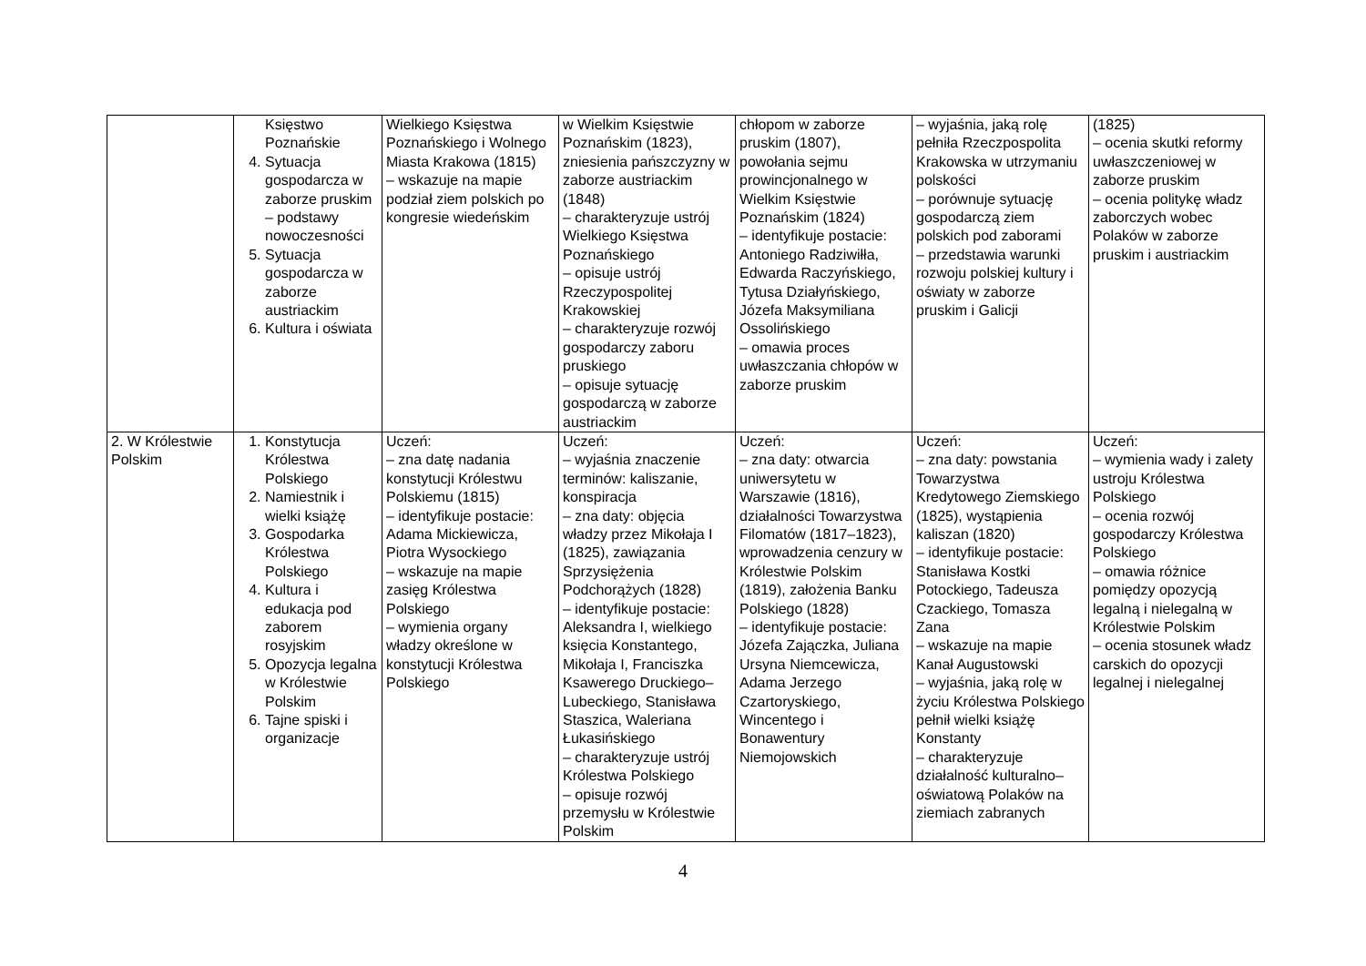| | Księstwo Poznańskie 4. Sytuacja gospodarcza w zaborze pruskim – podstawy nowoczesności 5. Sytuacja gospodarcza w zaborze austriackim 6. Kultura i oświata | Wielkiego Księstwa Poznańskiego i Wolnego Miasta Krakowa (1815) – wskazuje na mapie podział ziem polskich po kongresie wiedeńskim | w Wielkim Księstwie Poznańskim (1823), zniesienia pańszczyzny w zaborze austriackim (1848) – charakteryzuje ustrój Wielkiego Księstwa Poznańskiego – opisuje ustrój Rzeczypospolitej Krakowskiej – charakteryzuje rozwój gospodarczy zaboru pruskiego – opisuje sytuację gospodarczą w zaborze austriackim | chłopom w zaborze pruskim (1807), powołania sejmu prowincjonalnego w Wielkim Księstwie Poznańskim (1824) – identyfikuje postacie: Antoniego Radziwiłła, Edwarda Raczyńskiego, Tytusa Działyńskiego, Józefa Maksymiliana Ossolińskiego – omawia proces uwłaszczania chłopów w zaborze pruskim | – wyjaśnia, jaką rolę pełniła Rzeczpospolita Krakowska w utrzymaniu polskości – porównuje sytuację gospodarczą ziem polskich pod zaborami – przedstawia warunki rozwoju polskiej kultury i oświaty w zaborze pruskim i Galicji | (1825) – ocenia skutki reformy uwłaszczeniowej w zaborze pruskim – ocenia politykę władz zaborczych wobec Polaków w zaborze pruskim i austriackim |
| 2. W Królestwie Polskim | 1. Konstytucja Królestwa Polskiego 2. Namiestnik i wielki książę 3. Gospodarka Królestwa Polskiego 4. Kultura i edukacja pod zaborem rosyjskim 5. Opozycja legalna w Królestwie Polskim 6. Tajne spiski i organizacje | Uczeń: – zna datę nadania konstytucji Królestwu Polskiemu (1815) – identyfikuje postacie: Adama Mickiewicza, Piotra Wysockiego – wskazuje na mapie zasięg Królestwa Polskiego – wymienia organy władzy określone w konstytucji Królestwa Polskiego | Uczeń: – wyjaśnia znaczenie terminów: kaliszanie, konspiracja – zna daty: objęcia władzy przez Mikołaja I (1825), zawiązania Sprzysiężenia Podchorążych (1828) – identyfikuje postacie: Aleksandra I, wielkiego księcia Konstantego, Mikołaja I, Franciszka Ksawerego Druckiego–Lubeckiego, Stanisława Staszica, Waleriana Łukasińskiego – charakteryzuje ustrój Królestwa Polskiego – opisuje rozwój przemysłu w Królestwie Polskim | Uczeń: – zna daty: otwarcia uniwersytetu w Warszawie (1816), działalności Towarzystwa Filomatów (1817–1823), wprowadzenia cenzury w Królestwie Polskim (1819), założenia Banku Polskiego (1828) – identyfikuje postacie: Józefa Zajączka, Juliana Ursyna Niemcewicza, Adama Jerzego Czartoryskiego, Wincentego i Bonawentury Niemojowskich | Uczeń: – zna daty: powstania Towarzystwa Kredytowego Ziemskiego (1825), wystąpienia kaliszan (1820) – identyfikuje postacie: Stanisława Kostki Potockiego, Tadeusza Czackiego, Tomasza Zana – wskazuje na mapie Kanał Augustowski – wyjaśnia, jaką rolę w życiu Królestwa Polskiego pełnił wielki książę Konstanty – charakteryzuje działalność kulturalno–oświatową Polaków na ziemiach zabranych | Uczeń: – wymienia wady i zalety ustroju Królestwa Polskiego – ocenia rozwój gospodarczy Królestwa Polskiego – omawia różnice pomiędzy opozycją legalną i nielegalną w Królestwie Polskim – ocenia stosunek władz carskich do opozycji legalnej i nielegalnej |
4